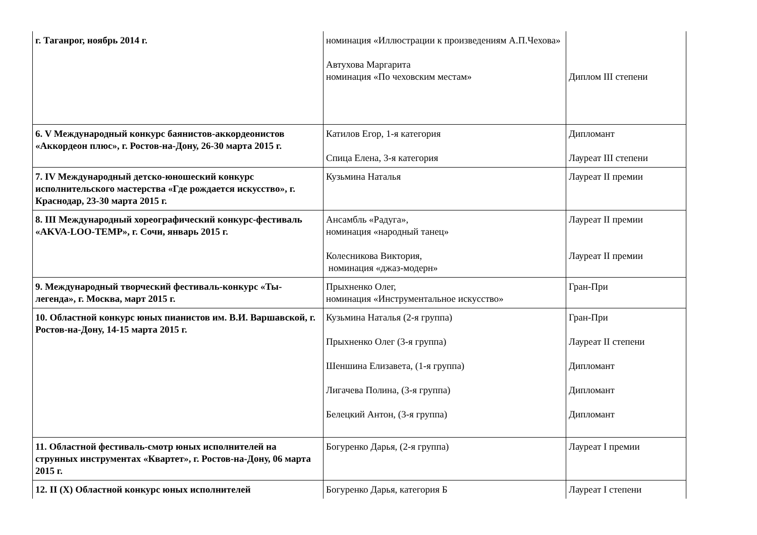| г. Таганрог, ноябрь 2014 г. | номинация «Иллюстрации к произведениям А.П.Чехова» Автухова Маргарита номинация «По чеховским местам» | Диплом III степени |
| 6. V Международный конкурс баянистов-аккордеонистов «Аккордеон плюс», г. Ростов-на-Дону, 26-30 марта 2015 г. | Катилов Егор, 1-я категория Спица Елена, 3-я категория | Дипломант Лауреат III степени |
| 7. IV Международный детско-юношеский конкурс исполнительского мастерства «Где рождается искусство», г. Краснодар, 23-30 марта 2015 г. | Кузьмина Наталья | Лауреат II премии |
| 8. III Международный хореографический конкурс-фестиваль «AKVA-LOO-TEMP», г. Сочи, январь 2015 г. | Ансамбль «Радуга», номинация «народный танец» Колесникова Виктория, номинация «джаз-модерн» | Лауреат II премии Лауреат II премии |
| 9. Международный творческий фестиваль-конкурс «Ты-легенда», г. Москва, март 2015 г. | Прыхненко Олег, номинация «Инструментальное искусство» | Гран-При |
| 10. Областной конкурс юных пианистов им. В.И. Варшавской, г. Ростов-на-Дону, 14-15 марта 2015 г. | Кузьмина Наталья (2-я группа) Прыхненко Олег (3-я группа) Шеншина Елизавета, (1-я группа) Лигачева Полина, (3-я группа) Белецкий Антон, (3-я группа) | Гран-При Лауреат II степени Дипломант Дипломант Дипломант |
| 11. Областной фестиваль-смотр юных исполнителей на струнных инструментах «Квартет», г. Ростов-на-Дону, 06 марта 2015 г. | Богуренко Дарья, (2-я группа) | Лауреат I премии |
| 12. II (X) Областной конкурс юных исполнителей | Богуренко Дарья, категория Б | Лауреат I степени |